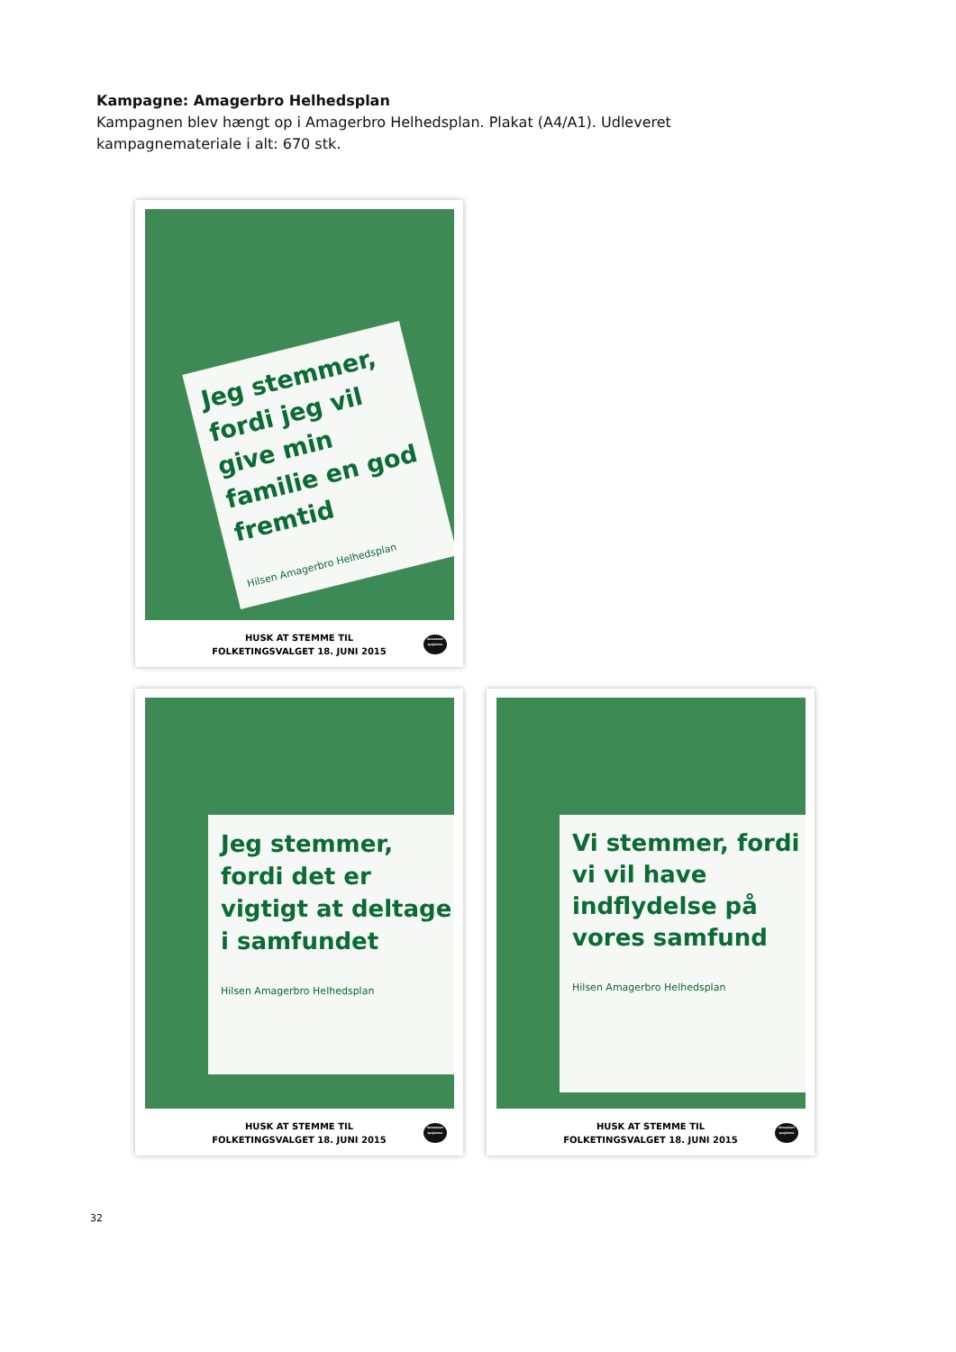Kampagne: Amagerbro Helhedsplan
Kampagnen blev hængt op i Amagerbro Helhedsplan. Plakat (A4/A1). Udleveret kampagnemateriale i alt: 670 stk.
Jeg stemmer, fordi jeg vil give min familie en god fremtid
Hilsen Amagerbro Helhedsplan
HUSK AT STEMME TIL
FOLKETINGSVALGET 18. JUNI 2015
Demokrati spejderne
Jeg stemmer, fordi det er vigtigt at deltage i samfundet
Hilsen Amagerbro Helhedsplan
HUSK AT STEMME TIL
FOLKETINGSVALGET 18. JUNI 2015
Demokrati spejderne
Vi stemmer, fordi vi vil have indflydelse på vores samfund
Hilsen Amagerbro Helhedsplan
HUSK AT STEMME TIL
FOLKETINGSVALGET 18. JUNI 2015
Demokrati spejderne
32